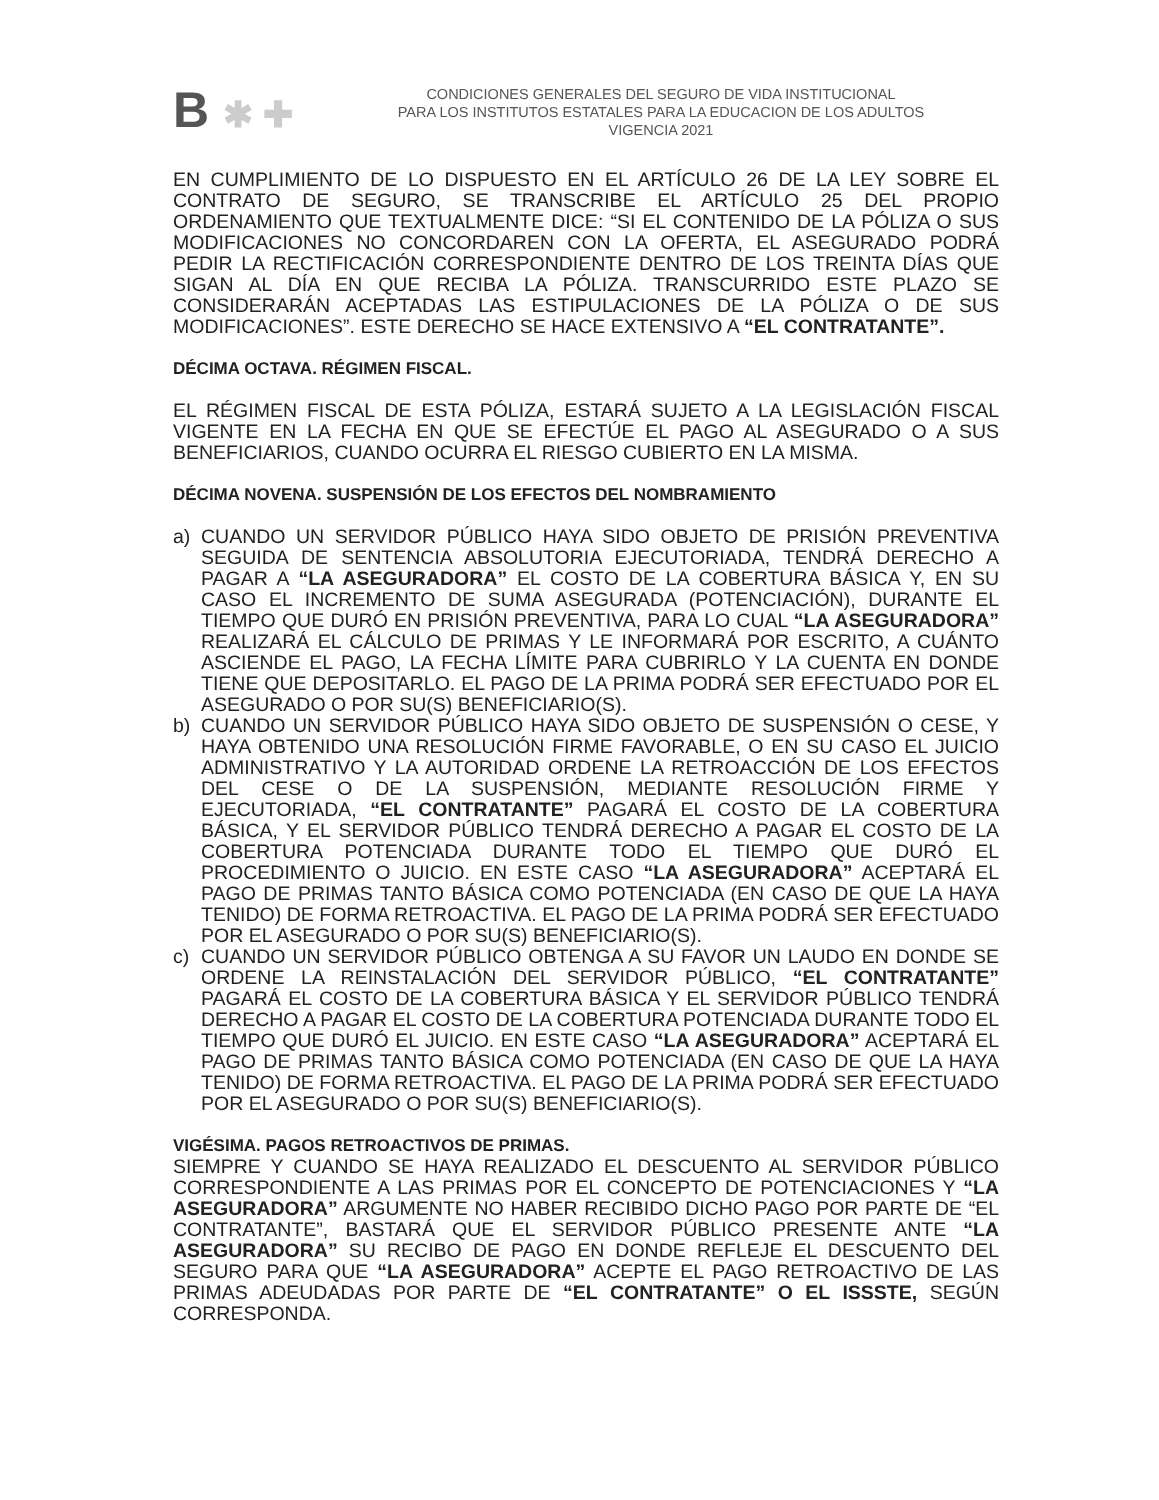B ✱ ✚
CONDICIONES GENERALES DEL SEGURO DE VIDA INSTITUCIONAL
PARA LOS INSTITUTOS ESTATALES PARA LA EDUCACION DE LOS ADULTOS
VIGENCIA 2021
EN CUMPLIMIENTO DE LO DISPUESTO EN EL ARTÍCULO 26 DE LA LEY SOBRE EL CONTRATO DE SEGURO, SE TRANSCRIBE EL ARTÍCULO 25 DEL PROPIO ORDENAMIENTO QUE TEXTUALMENTE DICE: “SI EL CONTENIDO DE LA PÓLIZA O SUS MODIFICACIONES NO CONCORDAREN CON LA OFERTA, EL ASEGURADO PODRÁ PEDIR LA RECTIFICACIÓN CORRESPONDIENTE DENTRO DE LOS TREINTA DÍAS QUE SIGAN AL DÍA EN QUE RECIBA LA PÓLIZA. TRANSCURRIDO ESTE PLAZO SE CONSIDERARÁN ACEPTADAS LAS ESTIPULACIONES DE LA PÓLIZA O DE SUS MODIFICACIONES”. ESTE DERECHO SE HACE EXTENSIVO A “EL CONTRATANTE”.
DÉCIMA OCTAVA. RÉGIMEN FISCAL.
EL RÉGIMEN FISCAL DE ESTA PÓLIZA, ESTARÁ SUJETO A LA LEGISLACIÓN FISCAL VIGENTE EN LA FECHA EN QUE SE EFECTÚE EL PAGO AL ASEGURADO O A SUS BENEFICIARIOS, CUANDO OCURRA EL RIESGO CUBIERTO EN LA MISMA.
DÉCIMA NOVENA. SUSPENSIÓN DE LOS EFECTOS DEL NOMBRAMIENTO
a) CUANDO UN SERVIDOR PÚBLICO HAYA SIDO OBJETO DE PRISIÓN PREVENTIVA SEGUIDA DE SENTENCIA ABSOLUTORIA EJECUTORIADA, TENDRÁ DERECHO A PAGAR A “LA ASEGURADORA” EL COSTO DE LA COBERTURA BÁSICA Y, EN SU CASO EL INCREMENTO DE SUMA ASEGURADA (POTENCIACIÓN), DURANTE EL TIEMPO QUE DURÓ EN PRISIÓN PREVENTIVA, PARA LO CUAL “LA ASEGURADORA” REALIZARÁ EL CÁLCULO DE PRIMAS Y LE INFORMARÁ POR ESCRITO, A CUÁNTO ASCIENDE EL PAGO, LA FECHA LÍMITE PARA CUBRIRLO Y LA CUENTA EN DONDE TIENE QUE DEPOSITARLO. EL PAGO DE LA PRIMA PODRÁ SER EFECTUADO POR EL ASEGURADO O POR SU(S) BENEFICIARIO(S).
b) CUANDO UN SERVIDOR PÚBLICO HAYA SIDO OBJETO DE SUSPENSIÓN O CESE, Y HAYA OBTENIDO UNA RESOLUCIÓN FIRME FAVORABLE, O EN SU CASO EL JUICIO ADMINISTRATIVO Y LA AUTORIDAD ORDENE LA RETROACCIÓN DE LOS EFECTOS DEL CESE O DE LA SUSPENSIÓN, MEDIANTE RESOLUCIÓN FIRME Y EJECUTORIADA, “EL CONTRATANTE” PAGARÁ EL COSTO DE LA COBERTURA BÁSICA, Y EL SERVIDOR PÚBLICO TENDRÁ DERECHO A PAGAR EL COSTO DE LA COBERTURA POTENCIADA DURANTE TODO EL TIEMPO QUE DURÓ EL PROCEDIMIENTO O JUICIO. EN ESTE CASO “LA ASEGURADORA” ACEPTARÁ EL PAGO DE PRIMAS TANTO BÁSICA COMO POTENCIADA (EN CASO DE QUE LA HAYA TENIDO) DE FORMA RETROACTIVA. EL PAGO DE LA PRIMA PODRÁ SER EFECTUADO POR EL ASEGURADO O POR SU(S) BENEFICIARIO(S).
c) CUANDO UN SERVIDOR PÚBLICO OBTENGA A SU FAVOR UN LAUDO EN DONDE SE ORDENE LA REINSTALACIÓN DEL SERVIDOR PÚBLICO, “EL CONTRATANTE” PAGARÁ EL COSTO DE LA COBERTURA BÁSICA Y EL SERVIDOR PÚBLICO TENDRÁ DERECHO A PAGAR EL COSTO DE LA COBERTURA POTENCIADA DURANTE TODO EL TIEMPO QUE DURÓ EL JUICIO. EN ESTE CASO “LA ASEGURADORA” ACEPTARÁ EL PAGO DE PRIMAS TANTO BÁSICA COMO POTENCIADA (EN CASO DE QUE LA HAYA TENIDO) DE FORMA RETROACTIVA. EL PAGO DE LA PRIMA PODRÁ SER EFECTUADO POR EL ASEGURADO O POR SU(S) BENEFICIARIO(S).
VIGÉSIMA. PAGOS RETROACTIVOS DE PRIMAS.
SIEMPRE Y CUANDO SE HAYA REALIZADO EL DESCUENTO AL SERVIDOR PÚBLICO CORRESPONDIENTE A LAS PRIMAS POR EL CONCEPTO DE POTENCIACIONES Y “LA ASEGURADORA” ARGUMENTE NO HABER RECIBIDO DICHO PAGO POR PARTE DE “EL CONTRATANTE”, BASTARÁ QUE EL SERVIDOR PÚBLICO PRESENTE ANTE “LA ASEGURADORA” SU RECIBO DE PAGO EN DONDE REFLEJE EL DESCUENTO DEL SEGURO PARA QUE “LA ASEGURADORA” ACEPTE EL PAGO RETROACTIVO DE LAS PRIMAS ADEUDADAS POR PARTE DE “EL CONTRATANTE” O EL ISSSTE, SEGÚN CORRESPONDA.